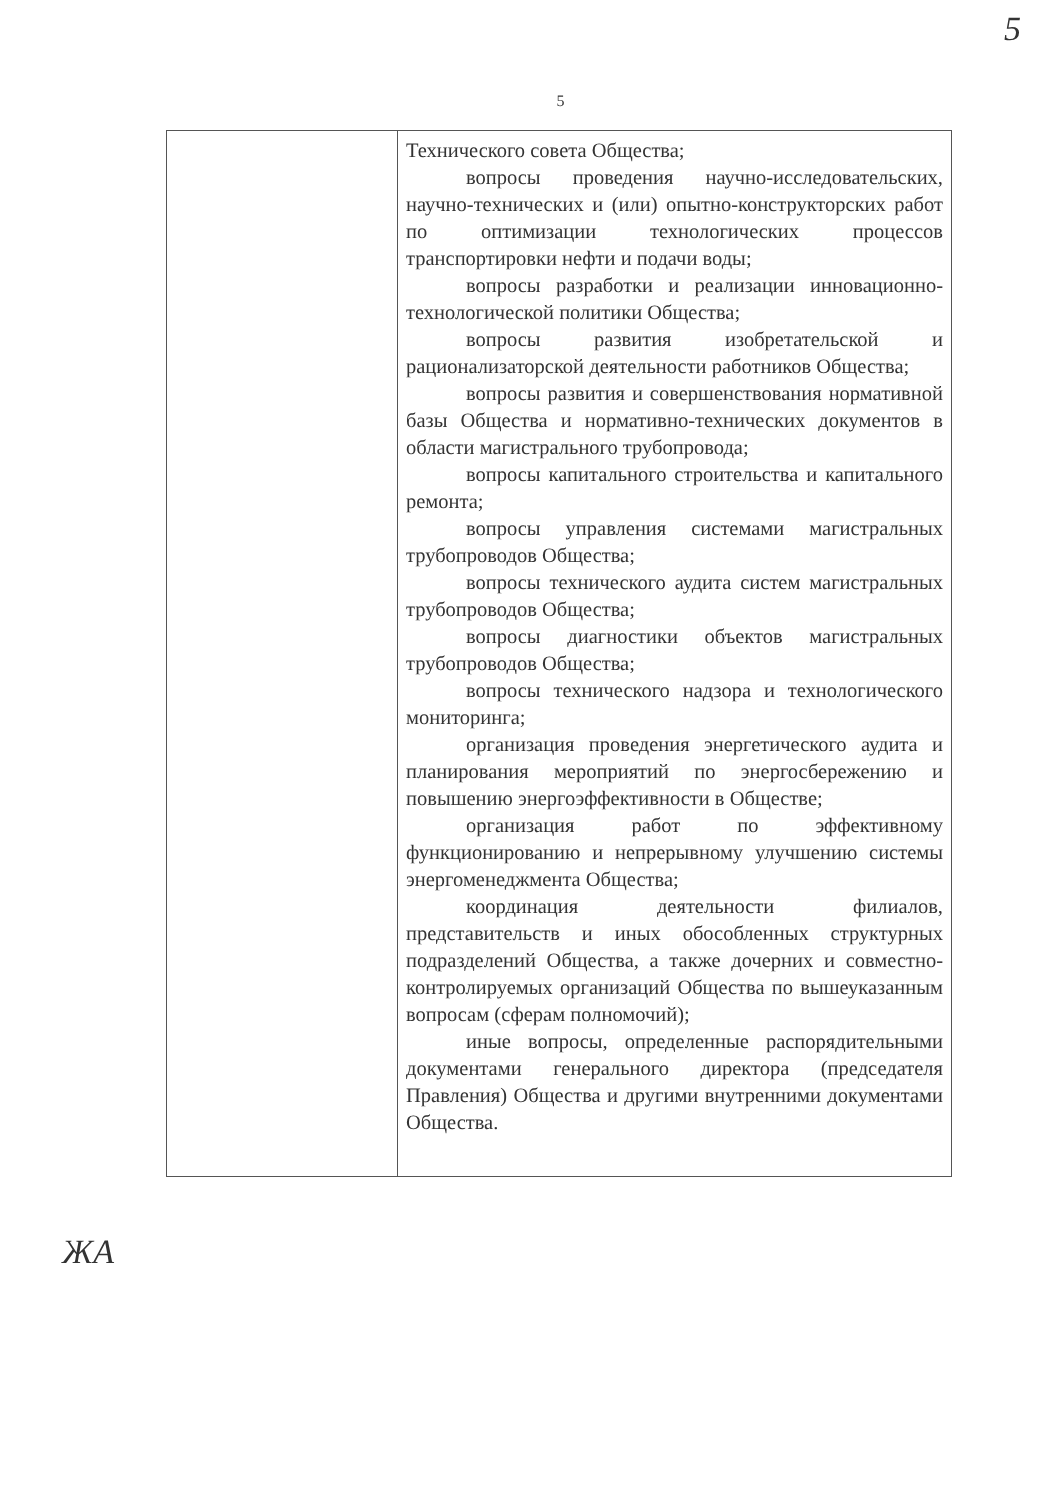5
5
| | Технического совета Общества; вопросы проведения научно-исследовательских, научно-технических и (или) опытно-конструкторских работ по оптимизации технологических процессов транспортировки нефти и подачи воды; вопросы разработки и реализации инновационно-технологической политики Общества; вопросы развития изобретательской и рационализаторской деятельности работников Общества; вопросы развития и совершенствования нормативной базы Общества и нормативно-технических документов в области магистрального трубопровода; вопросы капитального строительства и капитального ремонта; вопросы управления системами магистральных трубопроводов Общества; вопросы технического аудита систем магистральных трубопроводов Общества; вопросы диагностики объектов магистральных трубопроводов Общества; вопросы технического надзора и технологического мониторинга; организация проведения энергетического аудита и планирования мероприятий по энергосбережению и повышению энергоэффективности в Обществе; организация работ по эффективному функционированию и непрерывному улучшению системы энергоменеджмента Общества; координация деятельности филиалов, представительств и иных обособленных структурных подразделений Общества, а также дочерних и совместно-контролируемых организаций Общества по вышеуказанным вопросам (сферам полномочий); иные вопросы, определенные распорядительными документами генерального директора (председателя Правления) Общества и другими внутренними документами Общества. |
ЖА